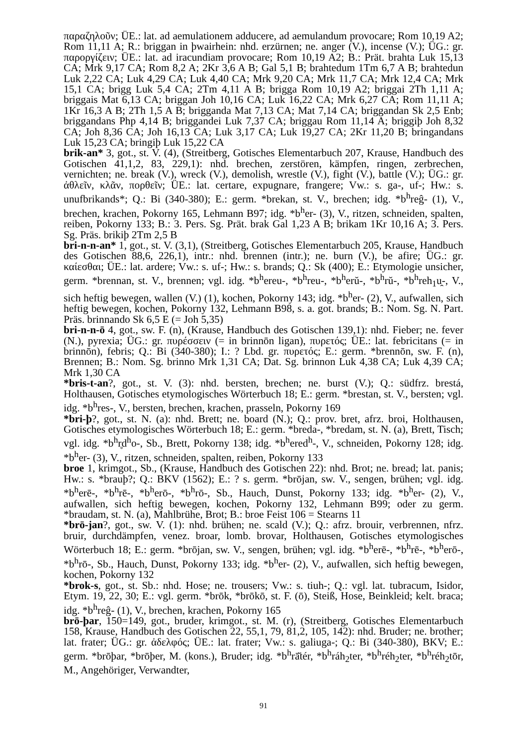παραζηλοῦν; ÜE.: lat. ad aemulationem adducere, ad aemulandum provocare; Rom 10,19 A2; Rom 11,11 A; R.: briggan in þwairhein: nhd. erzürnen; ne. anger (V.), incense (V.); ÜG.: gr. παροργίζειν; ÜE.: lat. ad iracundiam provocare; Rom 10,19 A2; B.: Prät. brahta Luk 15,13 CA; Mrk 9,17 CA; Rom 8,2 A; 2Kr 3,6 A B; Gal 5,1 B; brahtedum 1Tm 6,7 A B; brahtedun Luk 2,22 CA; Luk 4,29 CA; Luk 4,40 CA; Mrk 9,20 CA; Mrk 11,7 CA; Mrk 12,4 CA; Mrk 15,1 CA; brigg Luk 5,4 CA; 2Tm 4,11 A B; brigga Rom 10,19 A2; briggai 2Th 1,11 A; briggais Mat 6,13 CA; briggan Joh 10,16 CA; Luk 16,22 CA; Mrk 6,27 CA; Rom 11,11 A; 1Kr 16,3 A B; 2Th 1,5 A B; brigganda Mat 7,13 CA; Mat 7,14 CA; briggandan Sk 2,5 Enb; briggandans Php 4,14 B; briggandei Luk 7,37 CA; briggau Rom 11,14 A; briggiþ Joh 8,32 CA; Joh 8,36 CA; Joh 16,13 CA; Luk 3,17 CA; Luk 19,27 CA; 2Kr 11,20 B; bringandans Luk 15,23 CA; bringiþ Luk 15,22 CA
brik-an* 3, got., st. V. (4), (Streitberg, Gotisches Elementarbuch 207, Krause, Handbuch des Gotischen 41,1,2, 83, 229,1): nhd. brechen, zerstören, kämpfen, ringen, zerbrechen, vernichten; ne. break (V.), wreck (V.), demolish, wrestle (V.), fight (V.), battle (V.); ÜG.: gr. ἀθλεῖν, κλᾶν, πορθεῖν; ÜE.: lat. certare, expugnare, frangere; Vw.: s. ga-, uf-; Hw.: s. unufbrikands*; Q.: Bi (340-380); E.: germ. *brekan, st. V., brechen; idg. *b<sup>h</sup>reĝ- (1), V., brechen, krachen, Pokorny 165, Lehmann B97; idg. *b<sup>h</sup>er- (3), V., ritzen, schneiden, spalten, reiben, Pokorny 133; B.: 3. Pers. Sg. Prät. brak Gal 1,23 A B; brikam 1Kr 10,16 A; 3. Pers. Sg. Präs. brikiþ 2Tm 2,5 B
bri-n-n-an* 1, got., st. V. (3,1), (Streitberg, Gotisches Elementarbuch 205, Krause, Handbuch des Gotischen 88,6, 226,1), intr.: nhd. brennen (intr.); ne. burn (V.), be afire; ÜG.: gr. καίεσθαι; ÜE.: lat. ardere; Vw.: s. uf-; Hw.: s. brands; Q.: Sk (400); E.: Etymologie unsicher, germ. *brennan, st. V., brennen; vgl. idg. *b<sup>h</sup>ereu-, *b<sup>h</sup>reu-, *b<sup>h</sup>erŭ-, *b<sup>h</sup>rŭ-, *b<sup>h</sup>reh<sub>1</sub>u̯-, V., sich heftig bewegen, wallen (V.) (1), kochen, Pokorny 143; idg. *b<sup>h</sup>er- (2), V., aufwallen, sich heftig bewegen, kochen, Pokorny 132, Lehmann B98, s. a. got. brands; B.: Nom. Sg. N. Part. Präs. brinnando Sk 6,5 E (= Joh 5,35)
bri-n-n-ō 4, got., sw. F. (n), (Krause, Handbuch des Gotischen 139,1): nhd. Fieber; ne. fever (N.), pyrexia; ÜG.: gr. πυρέσσειν (= in brinnōn ligan), πυρετός; ÜE.: lat. febricitans (= in brinnōn), febris; Q.: Bi (340-380); I.: ? Lbd. gr. πυρετός; E.: germ. *brennōn, sw. F. (n), Brennen; B.: Nom. Sg. brinno Mrk 1,31 CA; Dat. Sg. brinnon Luk 4,38 CA; Luk 4,39 CA; Mrk 1,30 CA
*bris-t-an?, got., st. V. (3): nhd. bersten, brechen; ne. burst (V.); Q.: südfrz. brestá, Holthausen, Gotisches etymologisches Wörterbuch 18; E.: germ. *brestan, st. V., bersten; vgl. idg. *b<sup>h</sup>res-, V., bersten, brechen, krachen, prasseln, Pokorny 169
*bri-þ?, got., st. N. (a): nhd. Brett; ne. board (N.); Q.: prov. bret, afrz. broi, Holthausen, Gotisches etymologisches Wörterbuch 18; E.: germ. *breda-, *bredam, st. N. (a), Brett, Tisch; vgl. idg. *b<sup>h</sup>r̥d<sup>h</sup>o-, Sb., Brett, Pokorny 138; idg. *b<sup>h</sup>ered<sup>h</sup>-, V., schneiden, Pokorny 128; idg. *b<sup>h</sup>er- (3), V., ritzen, schneiden, spalten, reiben, Pokorny 133
broe 1, krimgot., Sb., (Krause, Handbuch des Gotischen 22): nhd. Brot; ne. bread; lat. panis; Hw.: s. *brauþ?; Q.: BKV (1562); E.: ? s. germ. *brōjan, sw. V., sengen, brühen; vgl. idg. *b<sup>h</sup>erē-, *b<sup>h</sup>rē-, *b<sup>h</sup>erō-, *b<sup>h</sup>rō-, Sb., Hauch, Dunst, Pokorny 133; idg. *b<sup>h</sup>er- (2), V., aufwallen, sich heftig bewegen, kochen, Pokorny 132, Lehmann B99; oder zu germ. *braudam, st. N. (a), Mahlbrühe, Brot; B.: broe Feist 106 = Stearns 11
*brō-jan?, got., sw. V. (1): nhd. brühen; ne. scald (V.); Q.: afrz. brouir, verbrennen, nfrz. bruir, durchdämpfen, venez. broar, lomb. brovar, Holthausen, Gotisches etymologisches Wörterbuch 18; E.: germ. *brōjan, sw. V., sengen, brühen; vgl. idg. *b<sup>h</sup>erē-, *b<sup>h</sup>rē-, *b<sup>h</sup>erō-, *b<sup>h</sup>rō-, Sb., Hauch, Dunst, Pokorny 133; idg. *b<sup>h</sup>er- (2), V., aufwallen, sich heftig bewegen, kochen, Pokorny 132
*brok-s, got., st. Sb.: nhd. Hose; ne. trousers; Vw.: s. tiuh-; Q.: vgl. lat. tubracum, Isidor, Etym. 19, 22, 30; E.: vgl. germ. *brōk, *brōkō, st. F. (ō), Steiß, Hose, Beinkleid; kelt. braca; idg. *b<sup>h</sup>reĝ- (1), V., brechen, krachen, Pokorny 165
brō-þar, 150=149, got., bruder, krimgot., st. M. (r), (Streitberg, Gotisches Elementarbuch 158, Krause, Handbuch des Gotischen 22, 55,1, 79, 81,2, 105, 142): nhd. Bruder; ne. brother; lat. frater; ÜG.: gr. ἀδελφός; ÜE.: lat. frater; Vw.: s. galiuga-; Q.: Bi (340-380), BKV; E.: germ. *brōþar, *brōþer, M. (kons.), Bruder; idg. *b<sup>h</sup>rā̆tér, *b<sup>h</sup>ráh<sub>2</sub>ter, *b<sup>h</sup>réh<sub>2</sub>ter, *b<sup>h</sup>réh<sub>2</sub>tōr, M., Angehöriger, Verwandter,
91